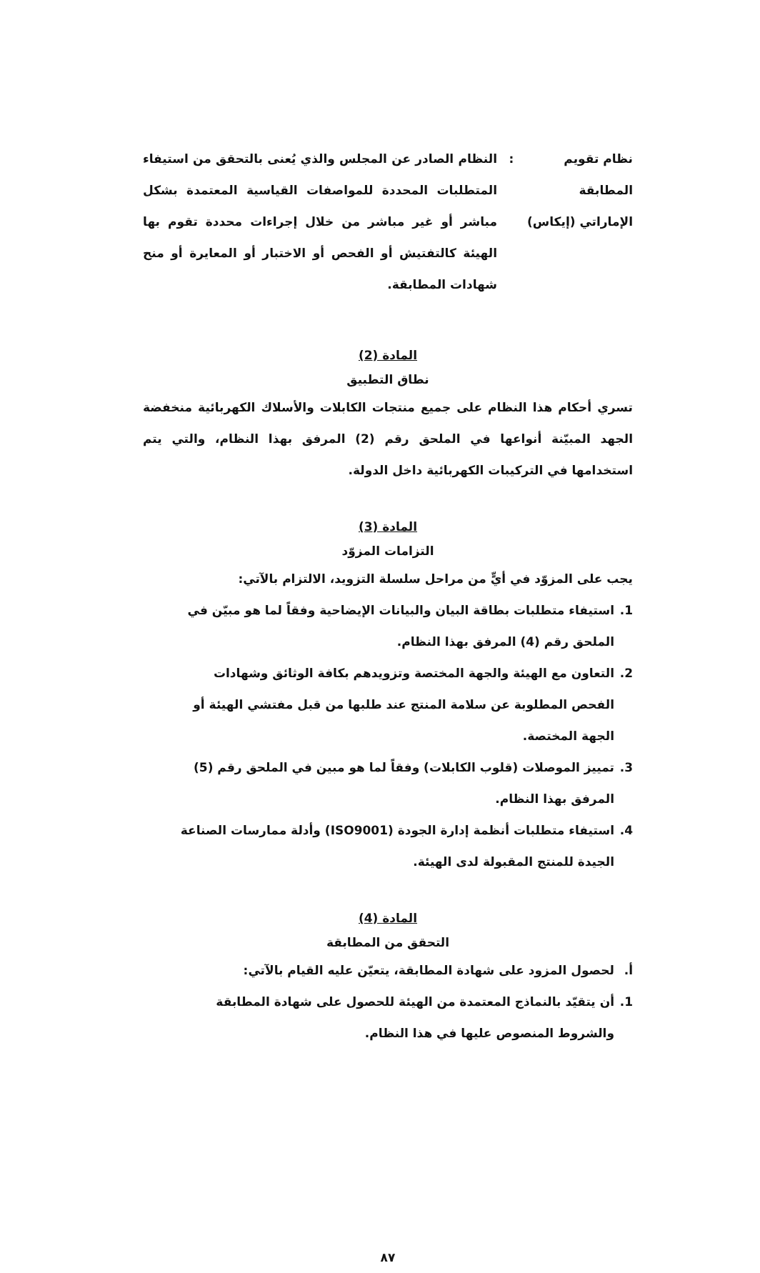نظام تقويم المطابقة الإماراتي (إيكاس)
: النظام الصادر عن المجلس والذي يُعنى بالتحقق من استيفاء المتطلبات المحددة للمواصفات القياسية المعتمدة بشكل مباشر أو غير مباشر من خلال إجراءات محددة تقوم بها الهيئة كالتفتيش أو الفحص أو الاختبار أو المعايرة أو منح شهادات المطابقة.
المادة (2)
نطاق التطبيق
تسري أحكام هذا النظام على جميع منتجات الكابلات والأسلاك الكهربائية منخفضة الجهد المبيّنة أنواعها في الملحق رقم (2) المرفق بهذا النظام، والتي يتم استخدامها في التركيبات الكهربائية داخل الدولة.
المادة (3)
التزامات المزوّد
يجب على المزوّد في أيٍّ من مراحل سلسلة التزويد، الالتزام بالآتي:
1. استيفاء متطلبات بطاقة البيان والبيانات الإيضاحية وفقاً لما هو مبيّن في الملحق رقم (4) المرفق بهذا النظام.
2. التعاون مع الهيئة والجهة المختصة وتزويدهم بكافة الوثائق وشهادات الفحص المطلوبة عن سلامة المنتج عند طلبها من قبل مفتشي الهيئة أو الجهة المختصة.
3. تمييز الموصلات (قلوب الكابلات) وفقاً لما هو مبين في الملحق رقم (5) المرفق بهذا النظام.
4. استيفاء متطلبات أنظمة إدارة الجودة (ISO9001) وأدلة ممارسات الصناعة الجيدة للمنتج المقبولة لدى الهيئة.
المادة (4)
التحقق من المطابقة
أ. لحصول المزود على شهادة المطابقة، يتعيّن عليه القيام بالآتي:
1. أن يتقيّد بالنماذج المعتمدة من الهيئة للحصول على شهادة المطابقة والشروط المنصوص عليها في هذا النظام.
٨٧